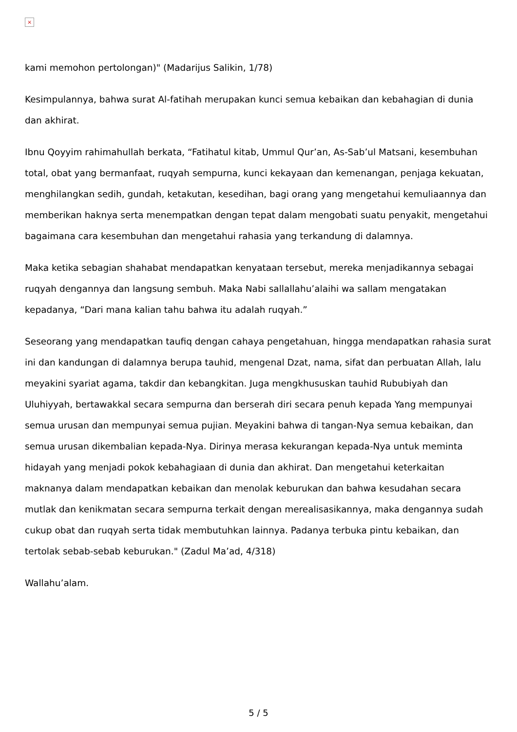×
kami memohon pertolongan)" (Madarijus Salikin, 1/78)
Kesimpulannya, bahwa surat Al-fatihah merupakan kunci semua kebaikan dan kebahagian di dunia dan akhirat.
Ibnu Qoyyim rahimahullah berkata, “Fatihatul kitab, Ummul Qur’an, As-Sab’ul Matsani, kesembuhan total, obat yang bermanfaat, ruqyah sempurna, kunci kekayaan dan kemenangan, penjaga kekuatan, menghilangkan sedih, gundah, ketakutan, kesedihan, bagi orang yang mengetahui kemuliaannya dan memberikan haknya serta menempatkan dengan tepat dalam mengobati suatu penyakit, mengetahui bagaimana cara kesembuhan dan mengetahui rahasia yang terkandung di dalamnya.
Maka ketika sebagian shahabat mendapatkan kenyataan tersebut, mereka menjadikannya sebagai ruqyah dengannya dan langsung sembuh. Maka Nabi sallallahu’alaihi wa sallam mengatakan kepadanya, “Dari mana kalian tahu bahwa itu adalah ruqyah.”
Seseorang yang mendapatkan taufiq dengan cahaya pengetahuan, hingga mendapatkan rahasia surat ini dan kandungan di dalamnya berupa tauhid, mengenal Dzat, nama, sifat dan perbuatan Allah, lalu meyakini syariat agama, takdir dan kebangkitan. Juga mengkhususkan tauhid Rububiyah dan Uluhiyyah, bertawakkal secara sempurna dan berserah diri secara penuh kepada Yang mempunyai semua urusan dan mempunyai semua pujian. Meyakini bahwa di tangan-Nya semua kebaikan, dan semua urusan dikembalian kepada-Nya. Dirinya merasa kekurangan kepada-Nya untuk meminta hidayah yang menjadi pokok kebahagiaan di dunia dan akhirat. Dan mengetahui keterkaitan maknanya dalam mendapatkan kebaikan dan menolak keburukan dan bahwa kesudahan secara mutlak dan kenikmatan secara sempurna terkait dengan merealisasikannya, maka dengannya sudah cukup obat dan ruqyah serta tidak membutuhkan lainnya. Padanya terbuka pintu kebaikan, dan tertolak sebab-sebab keburukan." (Zadul Ma’ad, 4/318)
Wallahu’alam.
5 / 5